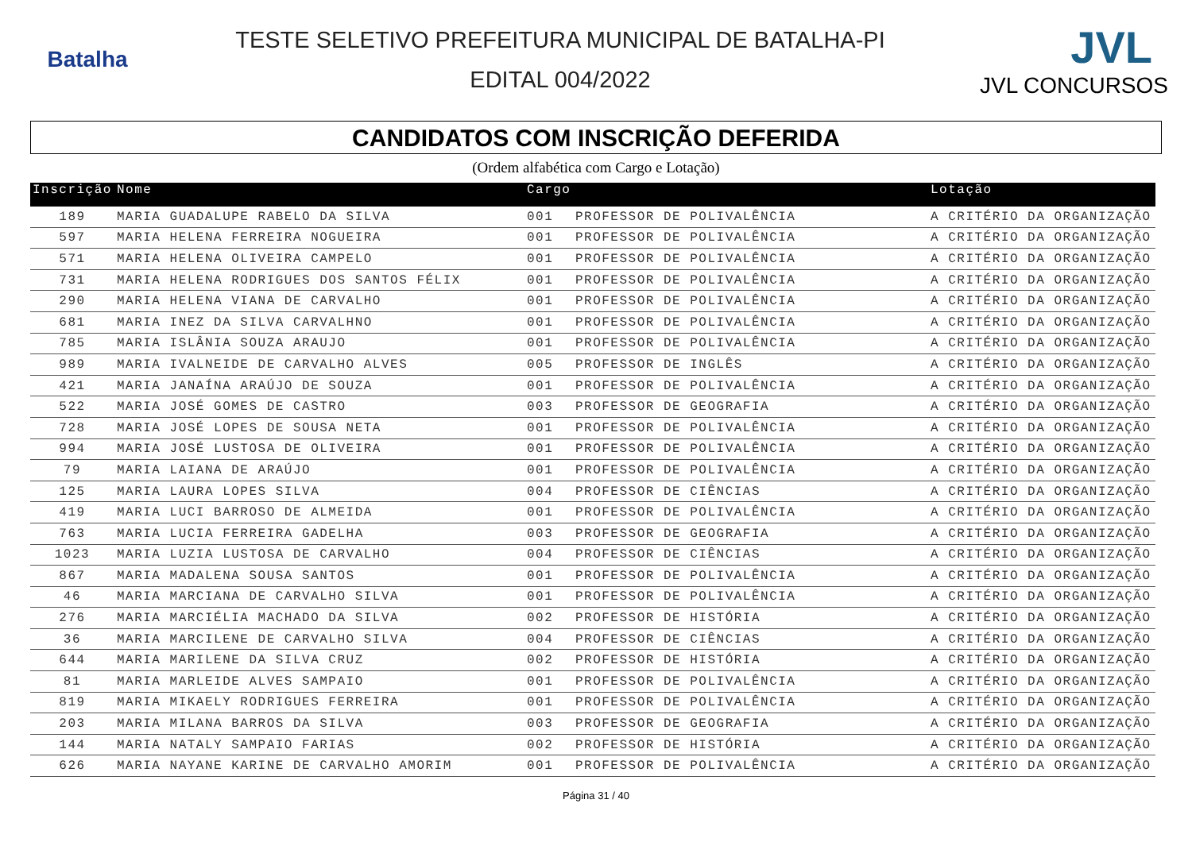Batalha
TESTE SELETIVO PREFEITURA MUNICIPAL DE BATALHA-PI
EDITAL 004/2022
JVL
JVL CONCURSOS
CANDIDATOS COM INSCRIÇÃO DEFERIDA
(Ordem alfabética com Cargo e Lotação)
| Inscrição | Nome | Cargo | | Lotação |
| --- | --- | --- | --- | --- |
| 189 | MARIA GUADALUPE RABELO DA SILVA | 001 | PROFESSOR DE POLIVALÊNCIA | A CRITÉRIO DA ORGANIZAÇÃO |
| 597 | MARIA HELENA FERREIRA NOGUEIRA | 001 | PROFESSOR DE POLIVALÊNCIA | A CRITÉRIO DA ORGANIZAÇÃO |
| 571 | MARIA HELENA OLIVEIRA CAMPELO | 001 | PROFESSOR DE POLIVALÊNCIA | A CRITÉRIO DA ORGANIZAÇÃO |
| 731 | MARIA HELENA RODRIGUES DOS SANTOS FÉLIX | 001 | PROFESSOR DE POLIVALÊNCIA | A CRITÉRIO DA ORGANIZAÇÃO |
| 290 | MARIA HELENA VIANA DE CARVALHO | 001 | PROFESSOR DE POLIVALÊNCIA | A CRITÉRIO DA ORGANIZAÇÃO |
| 681 | MARIA INEZ DA SILVA CARVALHNO | 001 | PROFESSOR DE POLIVALÊNCIA | A CRITÉRIO DA ORGANIZAÇÃO |
| 785 | MARIA ISLÂNIA SOUZA ARAUJO | 001 | PROFESSOR DE POLIVALÊNCIA | A CRITÉRIO DA ORGANIZAÇÃO |
| 989 | MARIA IVALNEIDE DE CARVALHO ALVES | 005 | PROFESSOR DE INGLÊS | A CRITÉRIO DA ORGANIZAÇÃO |
| 421 | MARIA JANAÍNA ARAÚJO DE SOUZA | 001 | PROFESSOR DE POLIVALÊNCIA | A CRITÉRIO DA ORGANIZAÇÃO |
| 522 | MARIA JOSÉ GOMES DE CASTRO | 003 | PROFESSOR DE GEOGRAFIA | A CRITÉRIO DA ORGANIZAÇÃO |
| 728 | MARIA JOSÉ LOPES DE SOUSA NETA | 001 | PROFESSOR DE POLIVALÊNCIA | A CRITÉRIO DA ORGANIZAÇÃO |
| 994 | MARIA JOSÉ LUSTOSA DE OLIVEIRA | 001 | PROFESSOR DE POLIVALÊNCIA | A CRITÉRIO DA ORGANIZAÇÃO |
| 79 | MARIA LAIANA DE ARAÚJO | 001 | PROFESSOR DE POLIVALÊNCIA | A CRITÉRIO DA ORGANIZAÇÃO |
| 125 | MARIA LAURA LOPES SILVA | 004 | PROFESSOR DE CIÊNCIAS | A CRITÉRIO DA ORGANIZAÇÃO |
| 419 | MARIA LUCI BARROSO DE ALMEIDA | 001 | PROFESSOR DE POLIVALÊNCIA | A CRITÉRIO DA ORGANIZAÇÃO |
| 763 | MARIA LUCIA FERREIRA GADELHA | 003 | PROFESSOR DE GEOGRAFIA | A CRITÉRIO DA ORGANIZAÇÃO |
| 1023 | MARIA LUZIA LUSTOSA DE CARVALHO | 004 | PROFESSOR DE CIÊNCIAS | A CRITÉRIO DA ORGANIZAÇÃO |
| 867 | MARIA MADALENA SOUSA SANTOS | 001 | PROFESSOR DE POLIVALÊNCIA | A CRITÉRIO DA ORGANIZAÇÃO |
| 46 | MARIA MARCIANA DE CARVALHO SILVA | 001 | PROFESSOR DE POLIVALÊNCIA | A CRITÉRIO DA ORGANIZAÇÃO |
| 276 | MARIA MARCIÉLIA MACHADO DA SILVA | 002 | PROFESSOR DE HISTÓRIA | A CRITÉRIO DA ORGANIZAÇÃO |
| 36 | MARIA MARCILENE DE CARVALHO SILVA | 004 | PROFESSOR DE CIÊNCIAS | A CRITÉRIO DA ORGANIZAÇÃO |
| 644 | MARIA MARILENE DA SILVA CRUZ | 002 | PROFESSOR DE HISTÓRIA | A CRITÉRIO DA ORGANIZAÇÃO |
| 81 | MARIA MARLEIDE ALVES SAMPAIO | 001 | PROFESSOR DE POLIVALÊNCIA | A CRITÉRIO DA ORGANIZAÇÃO |
| 819 | MARIA MIKAELY RODRIGUES FERREIRA | 001 | PROFESSOR DE POLIVALÊNCIA | A CRITÉRIO DA ORGANIZAÇÃO |
| 203 | MARIA MILANA BARROS DA SILVA | 003 | PROFESSOR DE GEOGRAFIA | A CRITÉRIO DA ORGANIZAÇÃO |
| 144 | MARIA NATALY SAMPAIO FARIAS | 002 | PROFESSOR DE HISTÓRIA | A CRITÉRIO DA ORGANIZAÇÃO |
| 626 | MARIA NAYANE KARINE DE CARVALHO AMORIM | 001 | PROFESSOR DE POLIVALÊNCIA | A CRITÉRIO DA ORGANIZAÇÃO |
Página 31 / 40